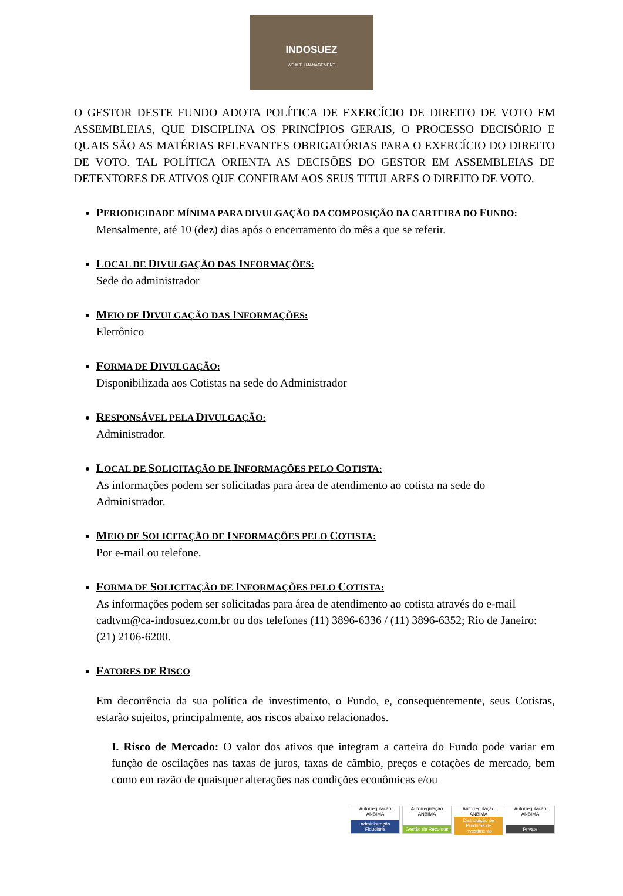INDOSUEZ
WEALTH MANAGEMENT
O GESTOR DESTE FUNDO ADOTA POLÍTICA DE EXERCÍCIO DE DIREITO DE VOTO EM ASSEMBLEIAS, QUE DISCIPLINA OS PRINCÍPIOS GERAIS, O PROCESSO DECISÓRIO E QUAIS SÃO AS MATÉRIAS RELEVANTES OBRIGATÓRIAS PARA O EXERCÍCIO DO DIREITO DE VOTO. TAL POLÍTICA ORIENTA AS DECISÕES DO GESTOR EM ASSEMBLEIAS DE DETENTORES DE ATIVOS QUE CONFIRAM AOS SEUS TITULARES O DIREITO DE VOTO.
PERIODICIDADE MÍNIMA PARA DIVULGAÇÃO DA COMPOSIÇÃO DA CARTEIRA DO FUNDO:
Mensalmente, até 10 (dez) dias após o encerramento do mês a que se referir.
LOCAL DE DIVULGAÇÃO DAS INFORMAÇÕES:
Sede do administrador
MEIO DE DIVULGAÇÃO DAS INFORMAÇÕES:
Eletrônico
FORMA DE DIVULGAÇÃO:
Disponibilizada aos Cotistas na sede do Administrador
RESPONSÁVEL PELA DIVULGAÇÃO:
Administrador.
LOCAL DE SOLICITAÇÃO DE INFORMAÇÕES PELO COTISTA:
As informações podem ser solicitadas para área de atendimento ao cotista na sede do Administrador.
MEIO DE SOLICITAÇÃO DE INFORMAÇÕES PELO COTISTA:
Por e-mail ou telefone.
FORMA DE SOLICITAÇÃO DE INFORMAÇÕES PELO COTISTA:
As informações podem ser solicitadas para área de atendimento ao cotista através do e-mail cadtvm@ca-indosuez.com.br ou dos telefones (11) 3896-6336 / (11) 3896-6352; Rio de Janeiro: (21) 2106-6200.
FATORES DE RISCO
Em decorrência da sua política de investimento, o Fundo, e, consequentemente, seus Cotistas, estarão sujeitos, principalmente, aos riscos abaixo relacionados.
I. Risco de Mercado: O valor dos ativos que integram a carteira do Fundo pode variar em função de oscilações nas taxas de juros, taxas de câmbio, preços e cotações de mercado, bem como em razão de quaisquer alterações nas condições econômicas e/ou
Autorregulação ANBIMA
Administração Fiduciária
Autorregulação ANBIMA
Gestão de Recursos
Autorregulação ANBIMA
Distribuição de Produtos de Investimento
Autorregulação ANBIMA
Private